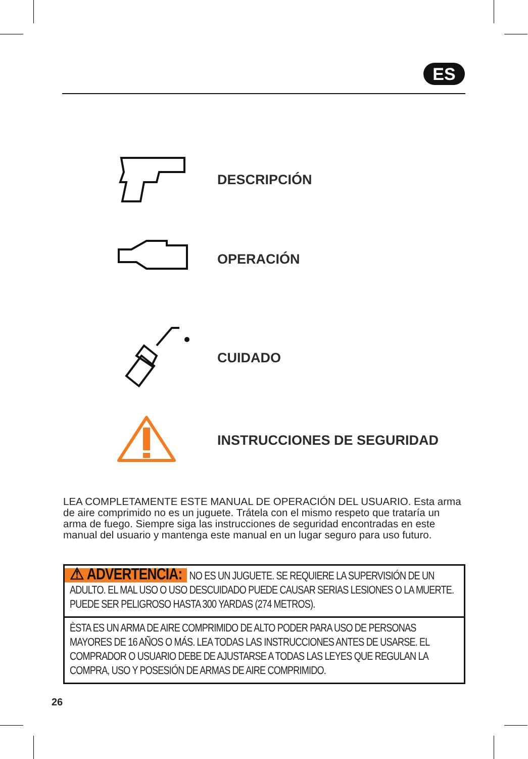ES
DESCRIPCIÓN
OPERACIÓN
CUIDADO
INSTRUCCIONES DE SEGURIDAD
LEA COMPLETAMENTE ESTE MANUAL DE OPERACIÓN DEL USUARIO. Esta arma de aire comprimido no es un juguete. Trátela con el mismo respeto que trataría un arma de fuego. Siempre siga las instrucciones de seguridad encontradas en este manual del usuario y mantenga este manual en un lugar seguro para uso futuro.
⚠ ADVERTENCIA: NO ES UN JUGUETE. SE REQUIERE LA SUPERVISIÓN DE UN ADULTO. EL MAL USO O USO DESCUIDADO PUEDE CAUSAR SERIAS LESIONES O LA MUERTE. PUEDE SER PELIGROSO HASTA 300 YARDAS (274 METROS).
ÈSTA ES UN ARMA DE AIRE COMPRIMIDO DE ALTO PODER PARA USO DE PERSONAS MAYORES DE 16 AÑOS O MÁS. LEA TODAS LAS INSTRUCCIONES ANTES DE USARSE. EL COMPRADOR O USUARIO DEBE DE AJUSTARSE A TODAS LAS LEYES QUE REGULAN LA COMPRA, USO Y POSESIÓN DE ARMAS DE AIRE COMPRIMIDO.
26